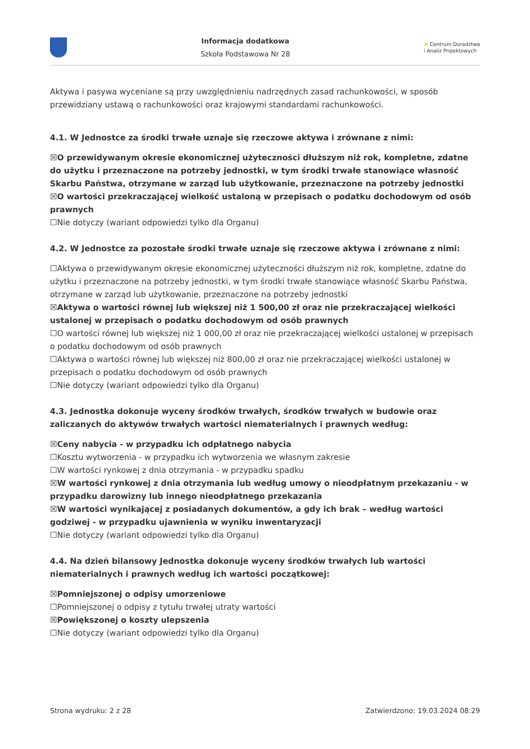Informacja dodatkowa
Szkoła Podstawowa Nr 28
★ Centrum Doradztwa
i Analiz Projektowych
Aktywa i pasywa wyceniane są przy uwzględnieniu nadrzędnych zasad rachunkowości, w sposób przewidziany ustawą o rachunkowości oraz krajowymi standardami rachunkowości.
4.1. W Jednostce za środki trwałe uznaje się rzeczowe aktywa i zrównane z nimi:
☒O przewidywanym okresie ekonomicznej użyteczności dłuższym niż rok, kompletne, zdatne do użytku i przeznaczone na potrzeby jednostki, w tym środki trwałe stanowiące własność Skarbu Państwa, otrzymane w zarząd lub użytkowanie, przeznaczone na potrzeby jednostki
☒O wartości przekraczającej wielkość ustaloną w przepisach o podatku dochodowym od osób prawnych
☐Nie dotyczy (wariant odpowiedzi tylko dla Organu)
4.2. W Jednostce za pozostałe środki trwałe uznaje się rzeczowe aktywa i zrównane z nimi:
☐Aktywa o przewidywanym okresie ekonomicznej użyteczności dłuższym niż rok, kompletne, zdatne do użytku i przeznaczone na potrzeby jednostki, w tym środki trwałe stanowiące własność Skarbu Państwa, otrzymane w zarząd lub użytkowanie, przeznaczone na potrzeby jednostki
☒Aktywa o wartości równej lub większej niż 1 500,00 zł oraz nie przekraczającej wielkości ustalonej w przepisach o podatku dochodowym od osób prawnych
☐O wartości równej lub większej niż 1 000,00 zł oraz nie przekraczającej wielkości ustalonej w przepisach o podatku dochodowym od osób prawnych
☐Aktywa o wartości równej lub większej niż 800,00 zł oraz nie przekraczającej wielkości ustalonej w przepisach o podatku dochodowym od osób prawnych
☐Nie dotyczy (wariant odpowiedzi tylko dla Organu)
4.3. Jednostka dokonuje wyceny środków trwałych, środków trwałych w budowie oraz zaliczanych do aktywów trwałych wartości niematerialnych i prawnych według:
☒Ceny nabycia - w przypadku ich odpłatnego nabycia
☐Kosztu wytworzenia - w przypadku ich wytworzenia we własnym zakresie
☐W wartości rynkowej z dnia otrzymania - w przypadku spadku
☒W wartości rynkowej z dnia otrzymania lub według umowy o nieodpłatnym przekazaniu - w przypadku darowizny lub innego nieodpłatnego przekazania
☒W wartości wynikającej z posiadanych dokumentów, a gdy ich brak – według wartości godziwej - w przypadku ujawnienia w wyniku inwentaryzacji
☐Nie dotyczy (wariant odpowiedzi tylko dla Organu)
4.4. Na dzień bilansowy Jednostka dokonuje wyceny środków trwałych lub wartości niematerialnych i prawnych według ich wartości początkowej:
☒Pomniejszonej o odpisy umorzeniowe
☐Pomniejszonej o odpisy z tytułu trwałej utraty wartości
☒Powiększonej o koszty ulepszenia
☐Nie dotyczy (wariant odpowiedzi tylko dla Organu)
Strona wydruku: 2 z 28 Zatwierdzono: 19.03.2024 08:29